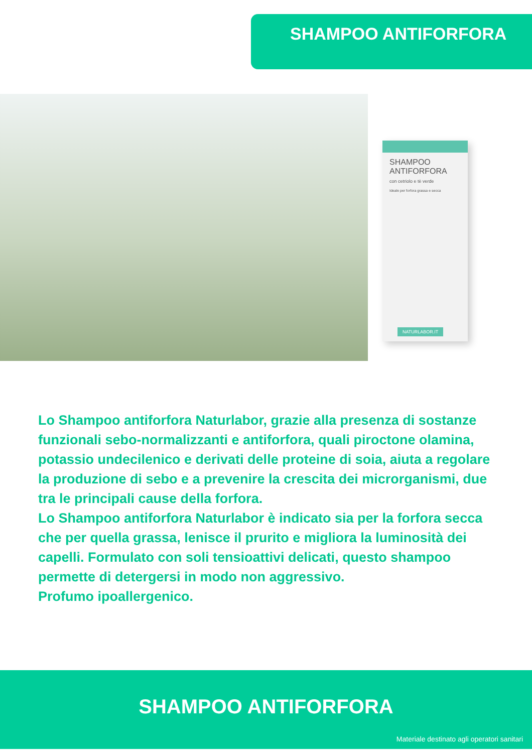SHAMPOO ANTIFORFORA
SHAMPOO
ANTIFORFORA
con cetriolo e tè verde
Ideale per forfora grassa e secca
NATURLABOR.IT
Lo Shampoo antiforfora Naturlabor, grazie alla presenza di sostanze funzionali sebo-normalizzanti e antiforfora, quali piroctone olamina, potassio undecilenico e derivati delle proteine di soia, aiuta a regolare la produzione di sebo e a prevenire la crescita dei microrganismi, due tra le principali cause della forfora.
Lo Shampoo antiforfora Naturlabor è indicato sia per la forfora secca che per quella grassa, lenisce il prurito e migliora la luminosità dei capelli. Formulato con soli tensioattivi delicati, questo shampoo permette di detergersi in modo non aggressivo.
Profumo ipoallergenico.
SHAMPOO ANTIFORFORA
Materiale destinato agli operatori sanitari